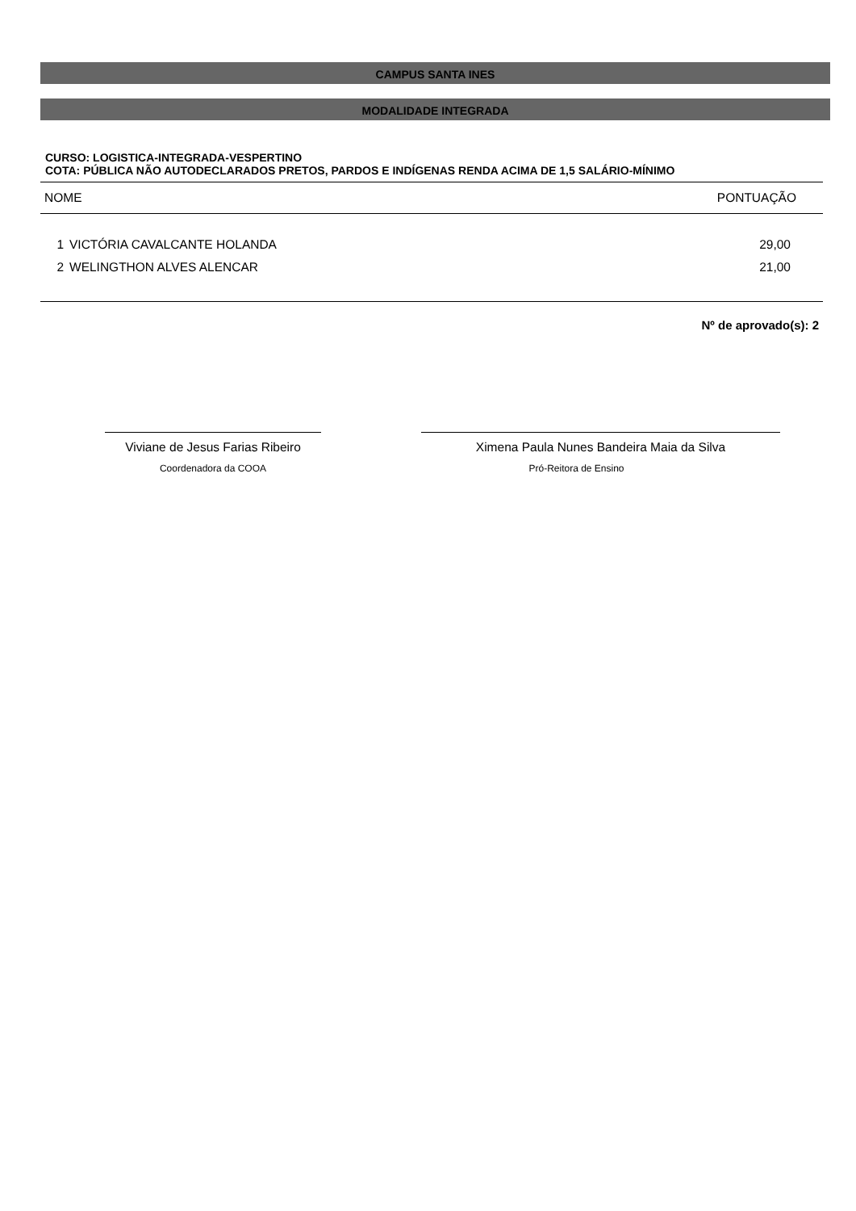CAMPUS SANTA INES
MODALIDADE INTEGRADA
CURSO: LOGISTICA-INTEGRADA-VESPERTINO
COTA: PÚBLICA NÃO AUTODECLARADOS PRETOS, PARDOS E INDÍGENAS RENDA ACIMA DE 1,5 SALÁRIO-MÍNIMO
| NOME | | PONTUAÇÃO |
| --- | --- | --- |
| 1 | VICTÓRIA CAVALCANTE HOLANDA | 29,00 |
| 2 | WELINGTHON ALVES ALENCAR | 21,00 |
Nº de aprovado(s): 2
Viviane de Jesus Farias Ribeiro
Coordenadora da COOA
Ximena Paula Nunes Bandeira Maia da Silva
Pró-Reitora de Ensino